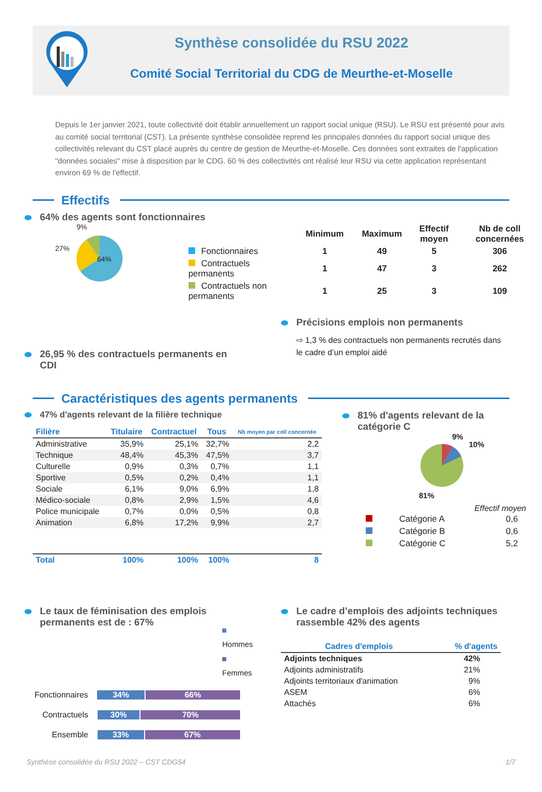Synthèse consolidée du RSU 2022
Comité Social Territorial du CDG de Meurthe-et-Moselle
Depuis le 1er janvier 2021, toute collectivité doit établir annuellement un rapport social unique (RSU). Le RSU est présenté pour avis au comité social territorial (CST). La présente synthèse consolidée reprend les principales données du rapport social unique des collectivités relevant du CST placé auprès du centre de gestion de Meurthe-et-Moselle. Ces données sont extraites de l'application "données sociales" mise à disposition par le CDG. 60 % des collectivités ont réalisé leur RSU via cette application représentant environ 69 % de l'effectif.
Effectifs
64% des agents sont fonctionnaires
9%
27%
64%
| | Minimum | Maximum | Effectif moyen | Nb de coll concernées |
| --- | --- | --- | --- | --- |
| Fonctionnaires | 1 | 49 | 5 | 306 |
| Contractuels permanents | 1 | 47 | 3 | 262 |
| Contractuels non permanents | 1 | 25 | 3 | 109 |
26,95 % des contractuels permanents en CDI
Précisions emplois non permanents
⇨ 1,3 % des contractuels non permanents recrutés dans le cadre d’un emploi aidé
Caractéristiques des agents permanents
47% d'agents relevant de la filière technique
| Filière | Titulaire | Contractuel | Tous | Nb moyen par coll concernée |
| --- | --- | --- | --- | --- |
| Administrative | 35,9% | 25,1% | 32,7% | 2,2 |
| Technique | 48,4% | 45,3% | 47,5% | 3,7 |
| Culturelle | 0,9% | 0,3% | 0,7% | 1,1 |
| Sportive | 0,5% | 0,2% | 0,4% | 1,1 |
| Sociale | 6,1% | 9,0% | 6,9% | 1,8 |
| Médico-sociale | 0,8% | 2,9% | 1,5% | 4,6 |
| Police municipale | 0,7% | 0,0% | 0,5% | 0,8 |
| Animation | 6,8% | 17,2% | 9,9% | 2,7 |
| Total | 100% | 100% | 100% | 8 |
81% d'agents relevant de la catégorie C
9%
10%
81%
Effectif moyen
| | Catégorie A | 0,6 |
| | Catégorie B | 0,6 |
| | Catégorie C | 5,2 |
Le taux de féminisation des emplois permanents est de : 67%
Hommes
Femmes
Fonctionnaires 34% 66%
Contractuels 30% 70%
Ensemble 33% 67%
Le cadre d’emplois des adjoints techniques rassemble 42% des agents
| Cadres d'emplois | % d'agents |
| --- | --- |
| Adjoints techniques | 42% |
| Adjoints administratifs | 21% |
| Adjoints territoriaux d'animation | 9% |
| ASEM | 6% |
| Attachés | 6% |
Synthèse consolidée du RSU 2022 – CST CDG54 1/7